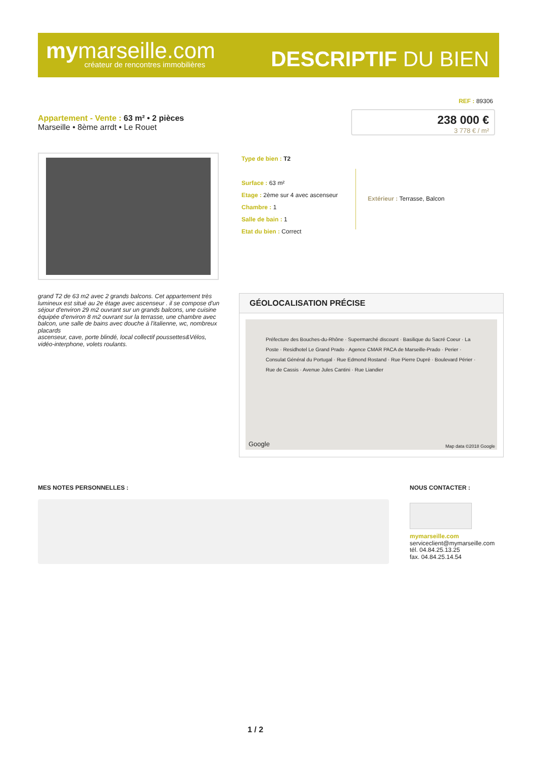mymarseille.com
créateur de rencontres immobilières
DESCRIPTIF DU BIEN
REF : 89306
Appartement - Vente : 63 m² • 2 pièces
Marseille • 8ème arrdt • Le Rouet
238 000 €
3 778 € / m²
Type de bien : T2
Surface : 63 m²
Etage : 2ème sur 4 avec ascenseur
Chambre : 1
Salle de bain : 1
Etat du bien : Correct
Extérieur : Terrasse, Balcon
grand T2 de 63 m2 avec 2 grands balcons. Cet appartement très lumineux est situé au 2e étage avec ascenseur . il se compose d'un séjour d'environ 29 m2 ouvrant sur un grands balcons, une cuisine équipée d'environ 8 m2 ouvrant sur la terrasse, une chambre avec balcon, une salle de bains avec douche à l'italienne, wc, nombreux placards
ascenseur, cave, porte blindé, local collectif poussettes&Vélos, vidéo-interphone, volets roulants.
GÉOLOCALISATION PRÉCISE
Préfecture des Bouches-du-Rhône · Supermarché discount · Basilique du Sacré Coeur · La Poste · Residhotel Le Grand Prado · Agence CMAR PACA de Marseille-Prado · Perier · Consulat Général du Portugal · Rue Edmond Rostand · Rue Pierre Dupré · Boulevard Périer · Rue de Cassis · Avenue Jules Cantini · Rue Liandier
Google Map data ©2018 Google
MES NOTES PERSONNELLES : NOUS CONTACTER :
mymarseille.com
serviceclient@mymarseille.com
tél. 04.84.25.13.25
fax. 04.84.25.14.54
1 / 2